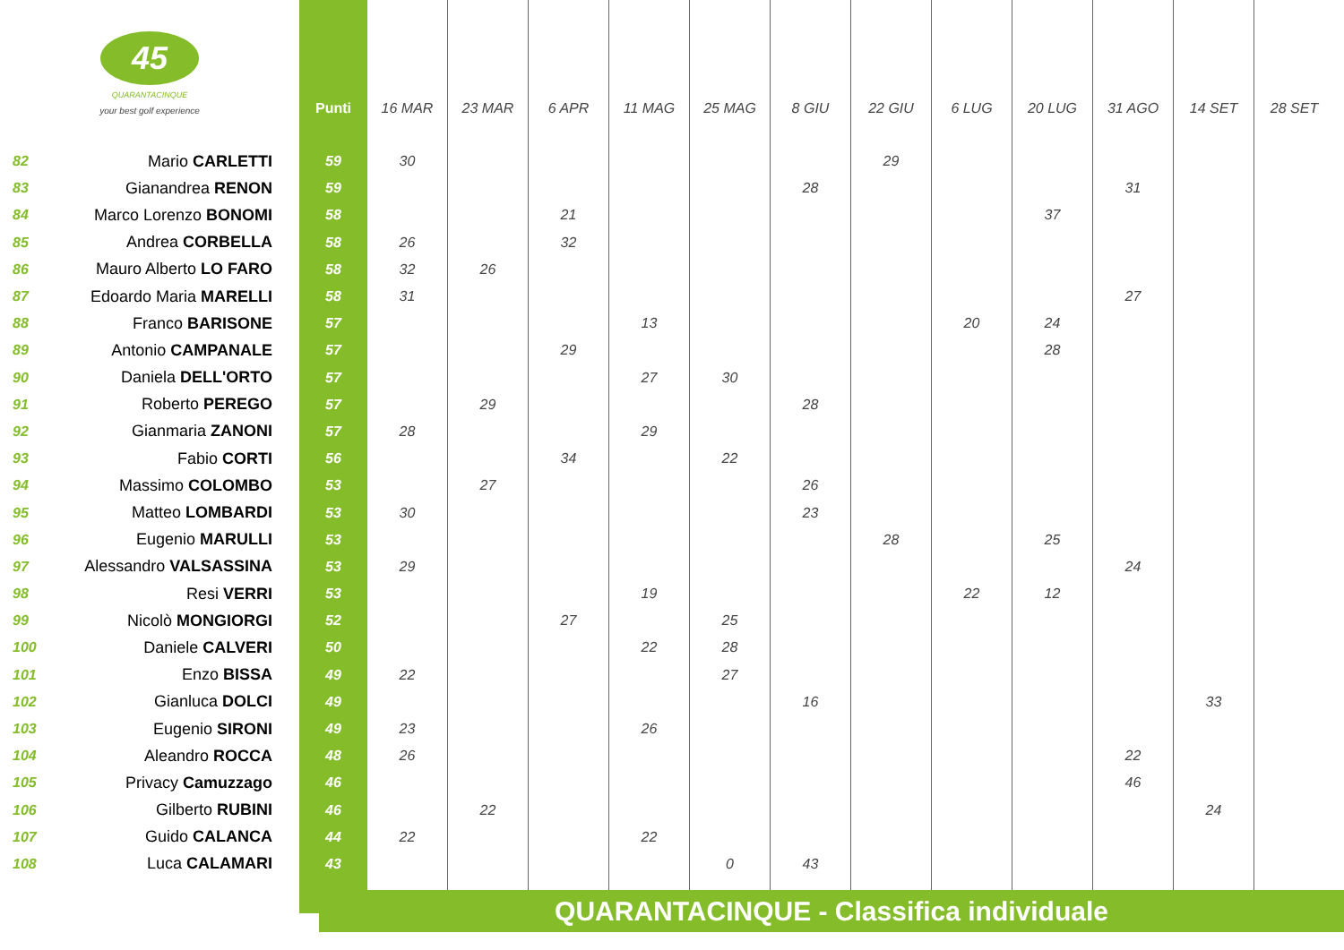| 45 QUARANTACINQUE your best golf experience | | Punti | 16 MAR | 23 MAR | 6 APR | 11 MAG | 25 MAG | 8 GIU | 22 GIU | 6 LUG | 20 LUG | 31 AGO | 14 SET | 28 SET |
| --- | --- | --- | --- | --- | --- | --- | --- | --- | --- | --- | --- | --- | --- | --- |
| 82 | Mario CARLETTI | 59 | 30 | | | | | | 29 | | | | | |
| 83 | Gianandrea RENON | 59 | | | | | | 28 | | | | 31 | | |
| 84 | Marco Lorenzo BONOMI | 58 | | | 21 | | | | | | 37 | | | |
| 85 | Andrea CORBELLA | 58 | 26 | | 32 | | | | | | | | | |
| 86 | Mauro Alberto LO FARO | 58 | 32 | 26 | | | | | | | | | | |
| 87 | Edoardo Maria MARELLI | 58 | 31 | | | | | | | | | 27 | | |
| 88 | Franco BARISONE | 57 | | | | 13 | | | | 20 | 24 | | | |
| 89 | Antonio CAMPANALE | 57 | | | 29 | | | | | | 28 | | | |
| 90 | Daniela DELL'ORTO | 57 | | | | 27 | 30 | | | | | | | |
| 91 | Roberto PEREGO | 57 | | 29 | | | | 28 | | | | | | |
| 92 | Gianmaria ZANONI | 57 | 28 | | | 29 | | | | | | | | |
| 93 | Fabio CORTI | 56 | | | 34 | | 22 | | | | | | | |
| 94 | Massimo COLOMBO | 53 | | 27 | | | | 26 | | | | | | |
| 95 | Matteo LOMBARDI | 53 | 30 | | | | | 23 | | | | | | |
| 96 | Eugenio MARULLI | 53 | | | | | | | 28 | | 25 | | | |
| 97 | Alessandro VALSASSINA | 53 | 29 | | | | | | | | | 24 | | |
| 98 | Resi VERRI | 53 | | | | 19 | | | | 22 | 12 | | | |
| 99 | Nicolò MONGIORGI | 52 | | | 27 | | 25 | | | | | | | |
| 100 | Daniele CALVERI | 50 | | | | 22 | 28 | | | | | | | |
| 101 | Enzo BISSA | 49 | 22 | | | | 27 | | | | | | | |
| 102 | Gianluca DOLCI | 49 | | | | | | 16 | | | | | 33 | |
| 103 | Eugenio SIRONI | 49 | 23 | | | 26 | | | | | | | | |
| 104 | Aleandro ROCCA | 48 | 26 | | | | | | | | | 22 | | |
| 105 | Privacy Camuzzago | 46 | | | | | | | | | | 46 | | |
| 106 | Gilberto RUBINI | 46 | | 22 | | | | | | | | | 24 | |
| 107 | Guido CALANCA | 44 | 22 | | | 22 | | | | | | | | |
| 108 | Luca CALAMARI | 43 | | | | | 0 | 43 | | | | | | |
QUARANTACINQUE - Classifica individuale